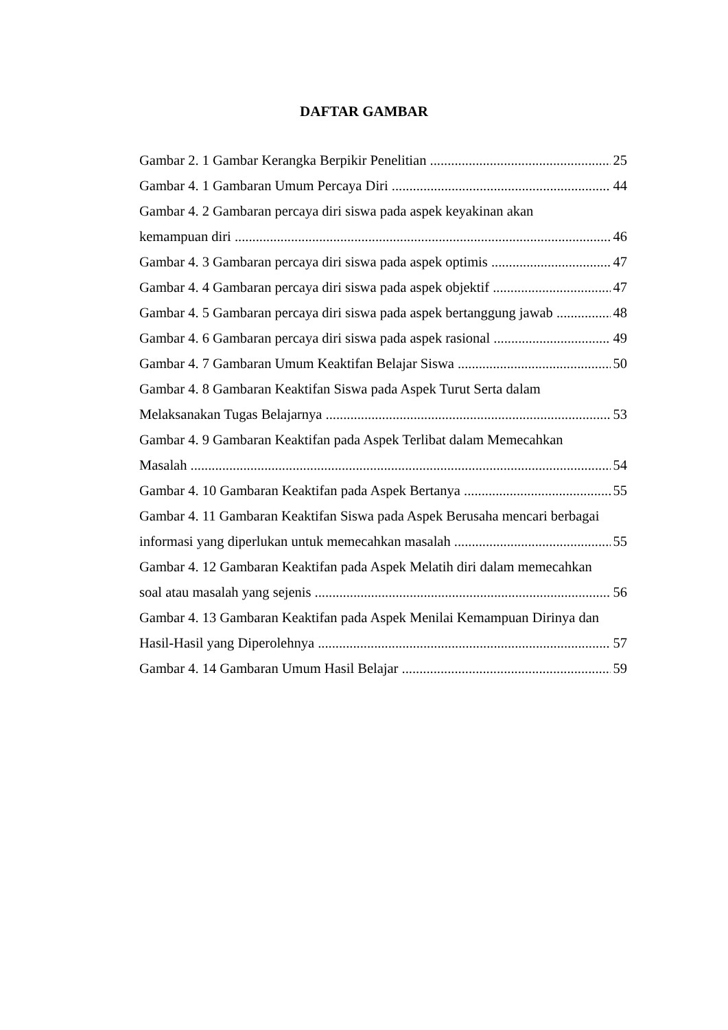DAFTAR GAMBAR
Gambar 2. 1 Gambar Kerangka Berpikir Penelitian 25
Gambar 4. 1 Gambaran Umum Percaya Diri 44
Gambar 4. 2 Gambaran percaya diri siswa pada aspek keyakinan akan
kemampuan diri 46
Gambar 4. 3 Gambaran percaya diri siswa pada aspek optimis 47
Gambar 4. 4 Gambaran percaya diri siswa pada aspek objektif 47
Gambar 4. 5 Gambaran percaya diri siswa pada aspek bertanggung jawab 48
Gambar 4. 6 Gambaran percaya diri siswa pada aspek rasional 49
Gambar 4. 7 Gambaran Umum Keaktifan Belajar Siswa 50
Gambar 4. 8 Gambaran Keaktifan Siswa pada Aspek Turut Serta dalam
Melaksanakan Tugas Belajarnya 53
Gambar 4. 9 Gambaran Keaktifan pada Aspek Terlibat dalam Memecahkan
Masalah 54
Gambar 4. 10 Gambaran Keaktifan pada Aspek Bertanya 55
Gambar 4. 11 Gambaran Keaktifan Siswa pada Aspek Berusaha mencari berbagai
informasi yang diperlukan untuk memecahkan masalah 55
Gambar 4. 12 Gambaran Keaktifan pada Aspek Melatih diri dalam memecahkan
soal atau masalah yang sejenis 56
Gambar 4. 13 Gambaran Keaktifan pada Aspek Menilai Kemampuan Dirinya dan
Hasil-Hasil yang Diperolehnya 57
Gambar 4. 14 Gambaran Umum Hasil Belajar 59